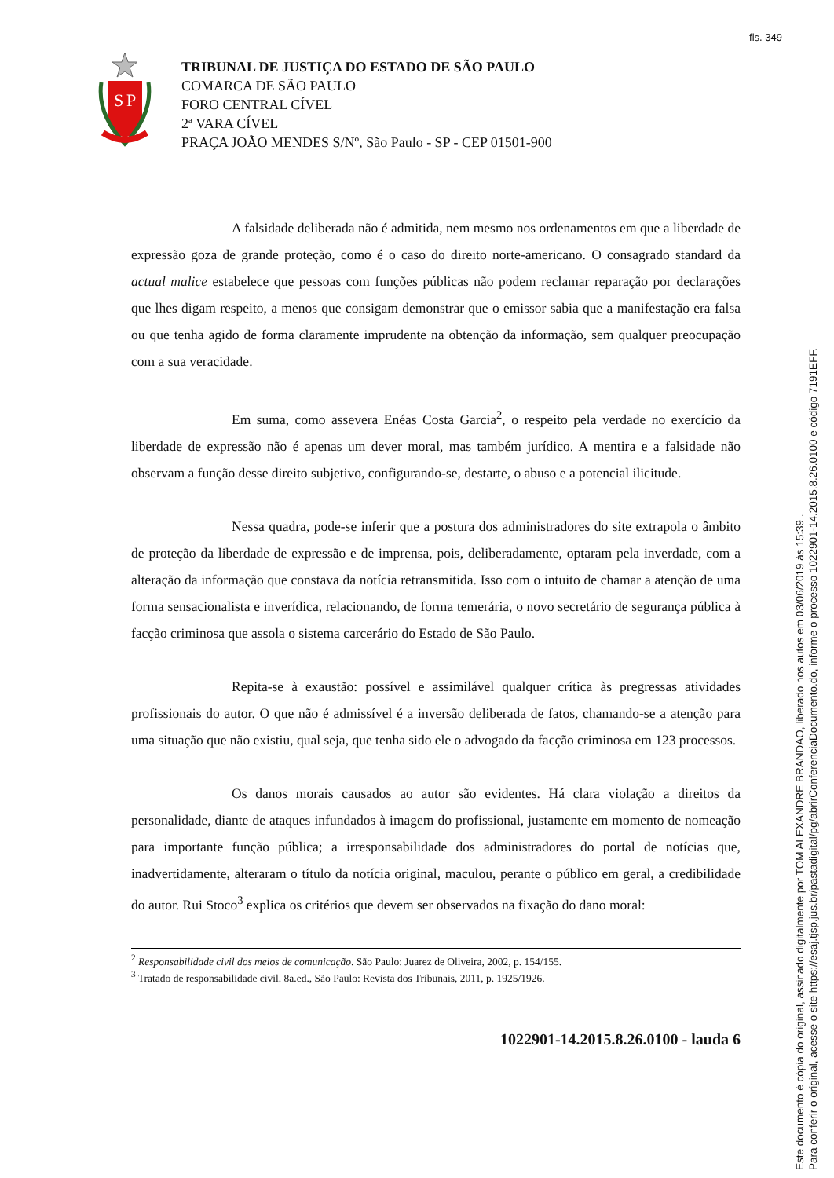fls. 349
S
P
TRIBUNAL DE JUSTIÇA DO ESTADO DE SÃO PAULO
COMARCA DE SÃO PAULO
FORO CENTRAL CÍVEL
2ª VARA CÍVEL
PRAÇA JOÃO MENDES S/Nº, São Paulo - SP - CEP 01501-900
A falsidade deliberada não é admitida, nem mesmo nos ordenamentos em que a liberdade de expressão goza de grande proteção, como é o caso do direito norte-americano. O consagrado standard da actual malice estabelece que pessoas com funções públicas não podem reclamar reparação por declarações que lhes digam respeito, a menos que consigam demonstrar que o emissor sabia que a manifestação era falsa ou que tenha agido de forma claramente imprudente na obtenção da informação, sem qualquer preocupação com a sua veracidade.
Em suma, como assevera Enéas Costa Garcia<sup>2</sup>, o respeito pela verdade no exercício da liberdade de expressão não é apenas um dever moral, mas também jurídico. A mentira e a falsidade não observam a função desse direito subjetivo, configurando-se, destarte, o abuso e a potencial ilicitude.
Nessa quadra, pode-se inferir que a postura dos administradores do site extrapola o âmbito de proteção da liberdade de expressão e de imprensa, pois, deliberadamente, optaram pela inverdade, com a alteração da informação que constava da notícia retransmitida. Isso com o intuito de chamar a atenção de uma forma sensacionalista e inverídica, relacionando, de forma temerária, o novo secretário de segurança pública à facção criminosa que assola o sistema carcerário do Estado de São Paulo.
Repita-se à exaustão: possível e assimilável qualquer crítica às pregressas atividades profissionais do autor. O que não é admissível é a inversão deliberada de fatos, chamando-se a atenção para uma situação que não existiu, qual seja, que tenha sido ele o advogado da facção criminosa em 123 processos.
Os danos morais causados ao autor são evidentes. Há clara violação a direitos da personalidade, diante de ataques infundados à imagem do profissional, justamente em momento de nomeação para importante função pública; a irresponsabilidade dos administradores do portal de notícias que, inadvertidamente, alteraram o título da notícia original, maculou, perante o público em geral, a credibilidade do autor. Rui Stoco<sup>3</sup> explica os critérios que devem ser observados na fixação do dano moral:
<sup>2</sup> Responsabilidade civil dos meios de comunicação. São Paulo: Juarez de Oliveira, 2002, p. 154/155.
<sup>3</sup> Tratado de responsabilidade civil. 8a.ed., São Paulo: Revista dos Tribunais, 2011, p. 1925/1926.
1022901-14.2015.8.26.0100 - lauda 6
Este documento é cópia do original, assinado digitalmente por TOM ALEXANDRE BRANDAO, liberado nos autos em 03/06/2019 às 15:39 .
Para conferir o original, acesse o site https://esaj.tjsp.jus.br/pastadigital/pg/abrirConferenciaDocumento.do, informe o processo 1022901-14.2015.8.26.0100 e código 7191EFF.